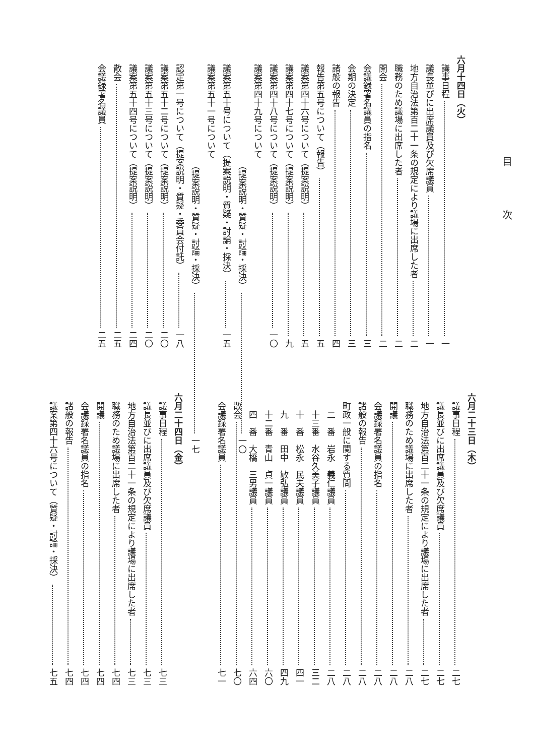目 次
六月十四日（火）
　議事日程 一
　議長並びに出席議員及び欠席議員 一
　地方自治法第百二十一条の規定により議場に出席した者 二
　職務のため議場に出席した者 二
　開会 二
　会議録署名議員の指名 三
　会期の決定 三
　諸般の報告 四
　報告第五号について（報告） 五
　議案第四十六号について（提案説明） 五
　議案第四十七号について（提案説明） 九
　議案第四十八号について（提案説明） 一〇
　議案第四十九号について
（提案説明・質疑・討論・採決） 一〇
　議案第五十号について（提案説明・質疑・討論・採決） 一五
　議案第五十一号について
（提案説明・質疑・討論・採決） 一七
　認定第一号について（提案説明・質疑・委員会付託） 一八
　議案第五十二号について（提案説明） 二〇
　議案第五十三号について（提案説明） 二〇
　議案第五十四号について（提案説明） 二四
　散会 二五
　会議録署名議員 二五
六月二十三日（木）
　議事日程 二七
　議長並びに出席議員及び欠席議員 二七
　地方自治法第百二十一条の規定により議場に出席した者 二七
　職務のため議場に出席した者 二八
　開議 二八
　会議録署名議員の指名 二八
　諸般の報告 二八
　町政一般に関する質問 二八
　　二　番　岩永　義仁議員 二八
　　十三番　水谷久美子議員 三二
　　十　番　松永　民夫議員 四一
　　九　番　田中　敏弘議員 四九
　　十二番　青山　貞一議員 六〇
　　四　番　大橋　三男議員 六四
　散会 七〇
　会議録署名議員 七一
六月二十四日（金）
　議事日程 七三
　議長並びに出席議員及び欠席議員 七三
　地方自治法第百二十一条の規定により議場に出席した者 七三
　職務のため議場に出席した者 七四
　開議 七四
　会議録署名議員の指名 七四
　諸般の報告 七四
　議案第四十六号について（質疑・討論・採決） 七五